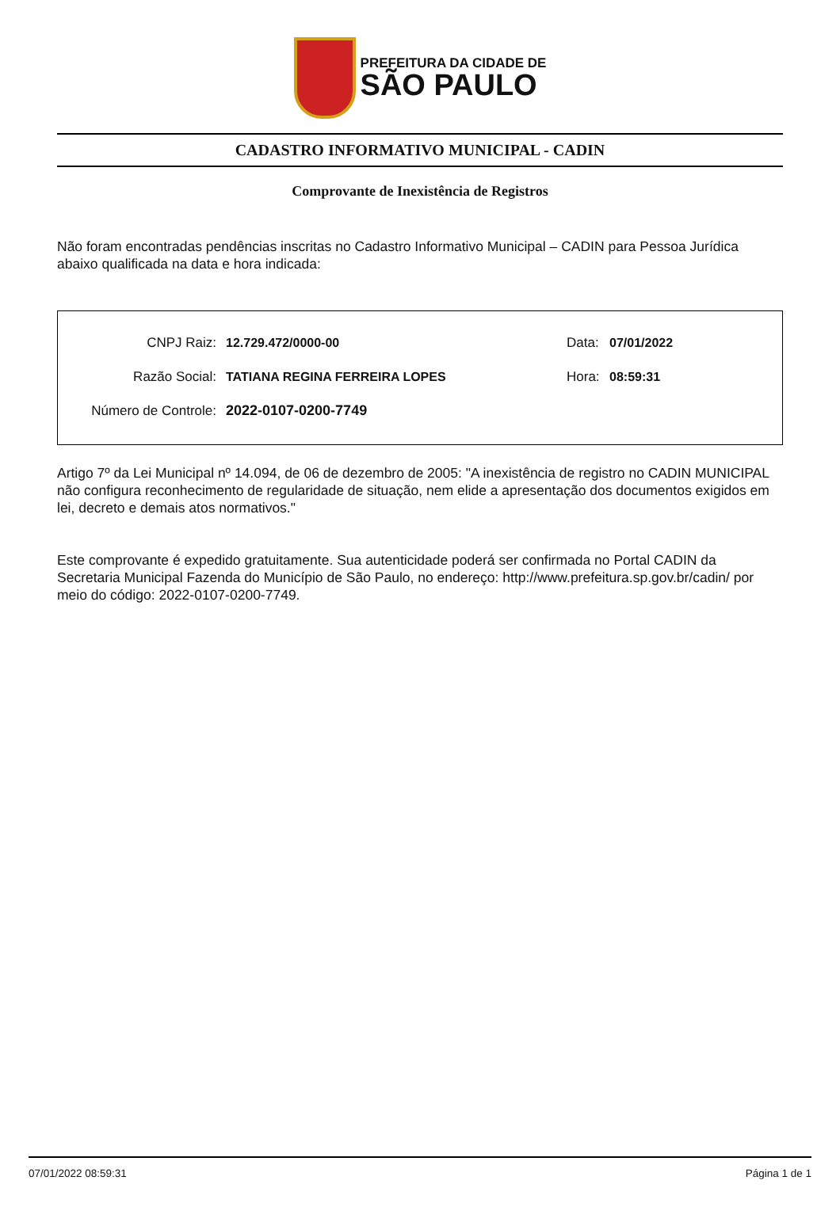PREFEITURA DA CIDADE DE
SÃO PAULO
CADASTRO INFORMATIVO MUNICIPAL - CADIN
Comprovante de Inexistência de Registros
Não foram encontradas pendências inscritas no Cadastro Informativo Municipal – CADIN para Pessoa Jurídica abaixo qualificada na data e hora indicada:
CNPJ Raiz: 12.729.472/0000-00 Data: 07/01/2022
Razão Social: TATIANA REGINA FERREIRA LOPES Hora: 08:59:31
Número de Controle: 2022-0107-0200-7749
Artigo 7º da Lei Municipal nº 14.094, de 06 de dezembro de 2005: "A inexistência de registro no CADIN MUNICIPAL não configura reconhecimento de regularidade de situação, nem elide a apresentação dos documentos exigidos em lei, decreto e demais atos normativos."
Este comprovante é expedido gratuitamente. Sua autenticidade poderá ser confirmada no Portal CADIN da Secretaria Municipal Fazenda do Município de São Paulo, no endereço: http://www.prefeitura.sp.gov.br/cadin/ por meio do código: 2022-0107-0200-7749.
07/01/2022 08:59:31 Página 1 de 1